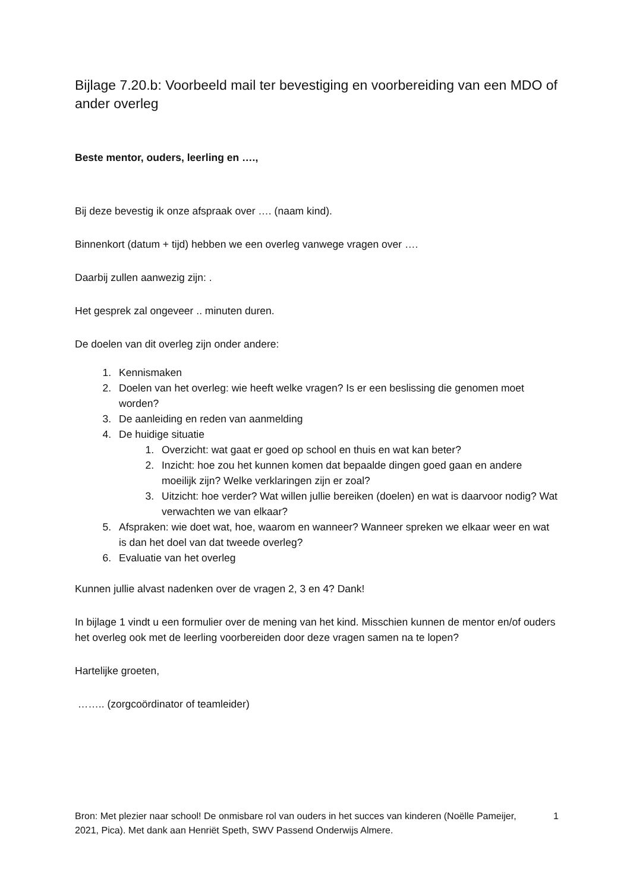Bijlage 7.20.b: Voorbeeld mail ter bevestiging en voorbereiding van een MDO of ander overleg
Beste mentor, ouders, leerling en ….,
Bij deze bevestig ik onze afspraak over …. (naam kind).
Binnenkort (datum + tijd) hebben we een overleg vanwege vragen over ….
Daarbij zullen aanwezig zijn: .
Het gesprek zal ongeveer .. minuten duren.
De doelen van dit overleg zijn onder andere:
1. Kennismaken
2. Doelen van het overleg: wie heeft welke vragen? Is er een beslissing die genomen moet worden?
3. De aanleiding en reden van aanmelding
4. De huidige situatie
1. Overzicht: wat gaat er goed op school en thuis en wat kan beter?
2. Inzicht: hoe zou het kunnen komen dat bepaalde dingen goed gaan en andere moeilijk zijn? Welke verklaringen zijn er zoal?
3. Uitzicht: hoe verder? Wat willen jullie bereiken (doelen) en wat is daarvoor nodig? Wat verwachten we van elkaar?
5. Afspraken: wie doet wat, hoe, waarom en wanneer? Wanneer spreken we elkaar weer en wat is dan het doel van dat tweede overleg?
6. Evaluatie van het overleg
Kunnen jullie alvast nadenken over de vragen 2, 3 en 4? Dank!
In bijlage 1 vindt u een formulier over de mening van het kind. Misschien kunnen de mentor en/of ouders het overleg ook met de leerling voorbereiden door deze vragen samen na te lopen?
Hartelijke groeten,
…….. (zorgcoördinator of teamleider)
Bron: Met plezier naar school! De onmisbare rol van ouders in het succes van kinderen (Noëlle Pameijer, 2021, Pica). Met dank aan Henriët Speth, SWV Passend Onderwijs Almere.
1